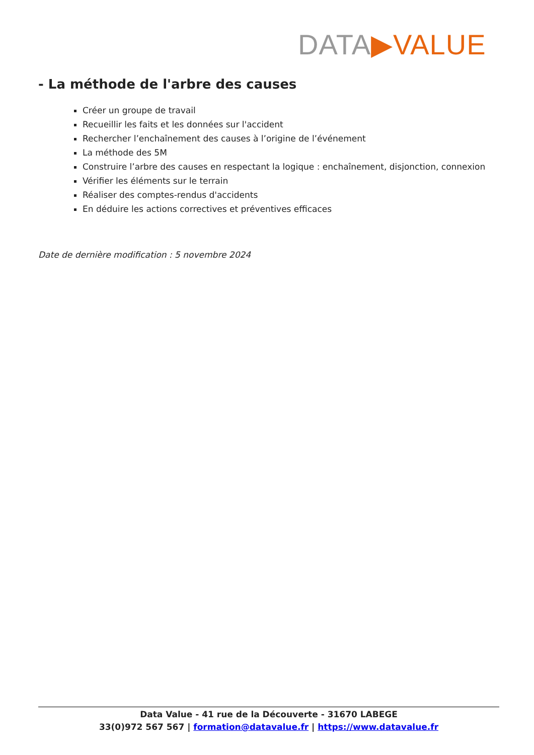DATA▶VALUE
- La méthode de l'arbre des causes
Créer un groupe de travail
Recueillir les faits et les données sur l'accident
Rechercher l’enchaînement des causes à l’origine de l’événement
La méthode des 5M
Construire l’arbre des causes en respectant la logique : enchaînement, disjonction, connexion
Vérifier les éléments sur le terrain
Réaliser des comptes-rendus d'accidents
En déduire les actions correctives et préventives efficaces
Date de dernière modification : 5 novembre 2024
Data Value - 41 rue de la Découverte - 31670 LABEGE
33(0)972 567 567 | formation@datavalue.fr | https://www.datavalue.fr